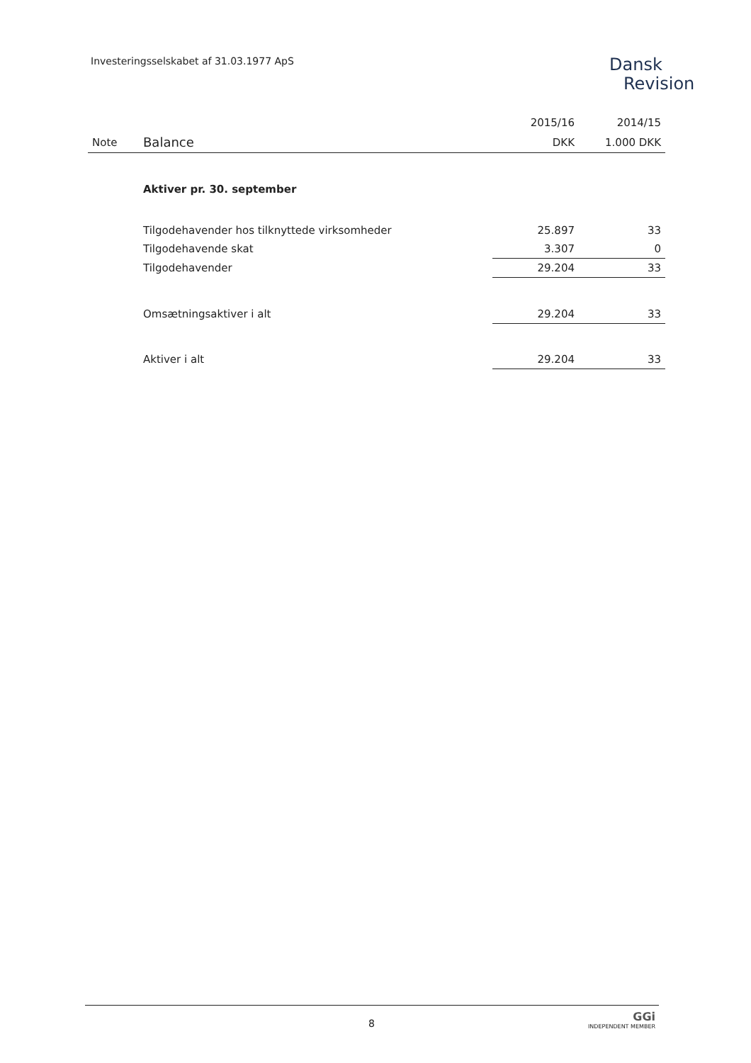Investeringsselskabet af 31.03.1977 ApS
Dansk
Revision
| | | 2015/16 | 2014/15 |
| Note | Balance | DKK | 1.000 DKK |
| | Aktiver pr. 30. september | | |
| | Tilgodehavender hos tilknyttede virksomheder | 25.897 | 33 |
| | Tilgodehavende skat | 3.307 | 0 |
| | Tilgodehavender | 29.204 | 33 |
| | Omsætningsaktiver i alt | 29.204 | 33 |
| | Aktiver i alt | 29.204 | 33 |
8
GGi
INDEPENDENT MEMBER